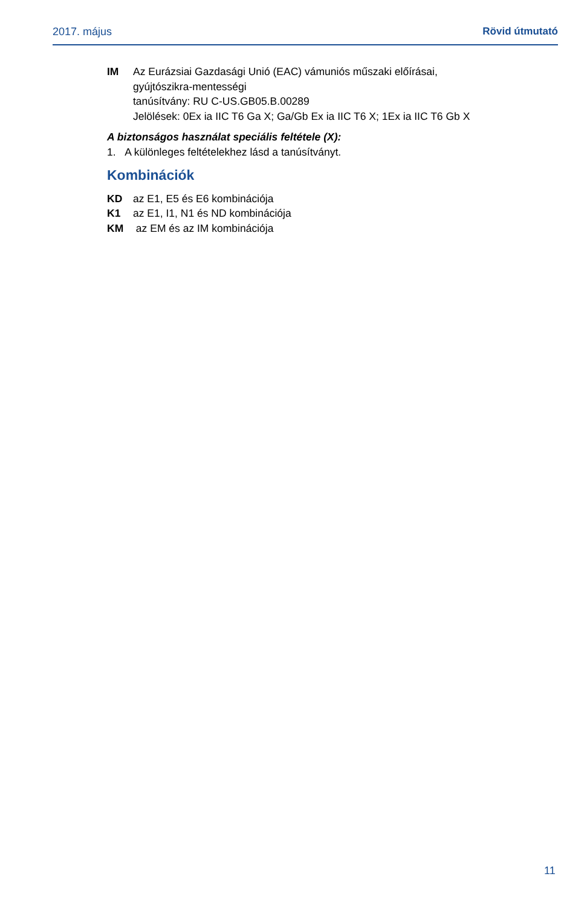2017. május Rövid útmutató
IM Az Eurázsiai Gazdasági Unió (EAC) vámuniós műszaki előírásai,
gyújtószikra-mentességi
tanúsítvány: RU C-US.GB05.B.00289
Jelölések: 0Ex ia IIC T6 Ga X; Ga/Gb Ex ia IIC T6 X; 1Ex ia IIC T6 Gb X
A biztonságos használat speciális feltétele (X):
1. A különleges feltételekhez lásd a tanúsítványt.
Kombinációk
KD az E1, E5 és E6 kombinációja
K1 az E1, I1, N1 és ND kombinációja
KM az EM és az IM kombinációja
11